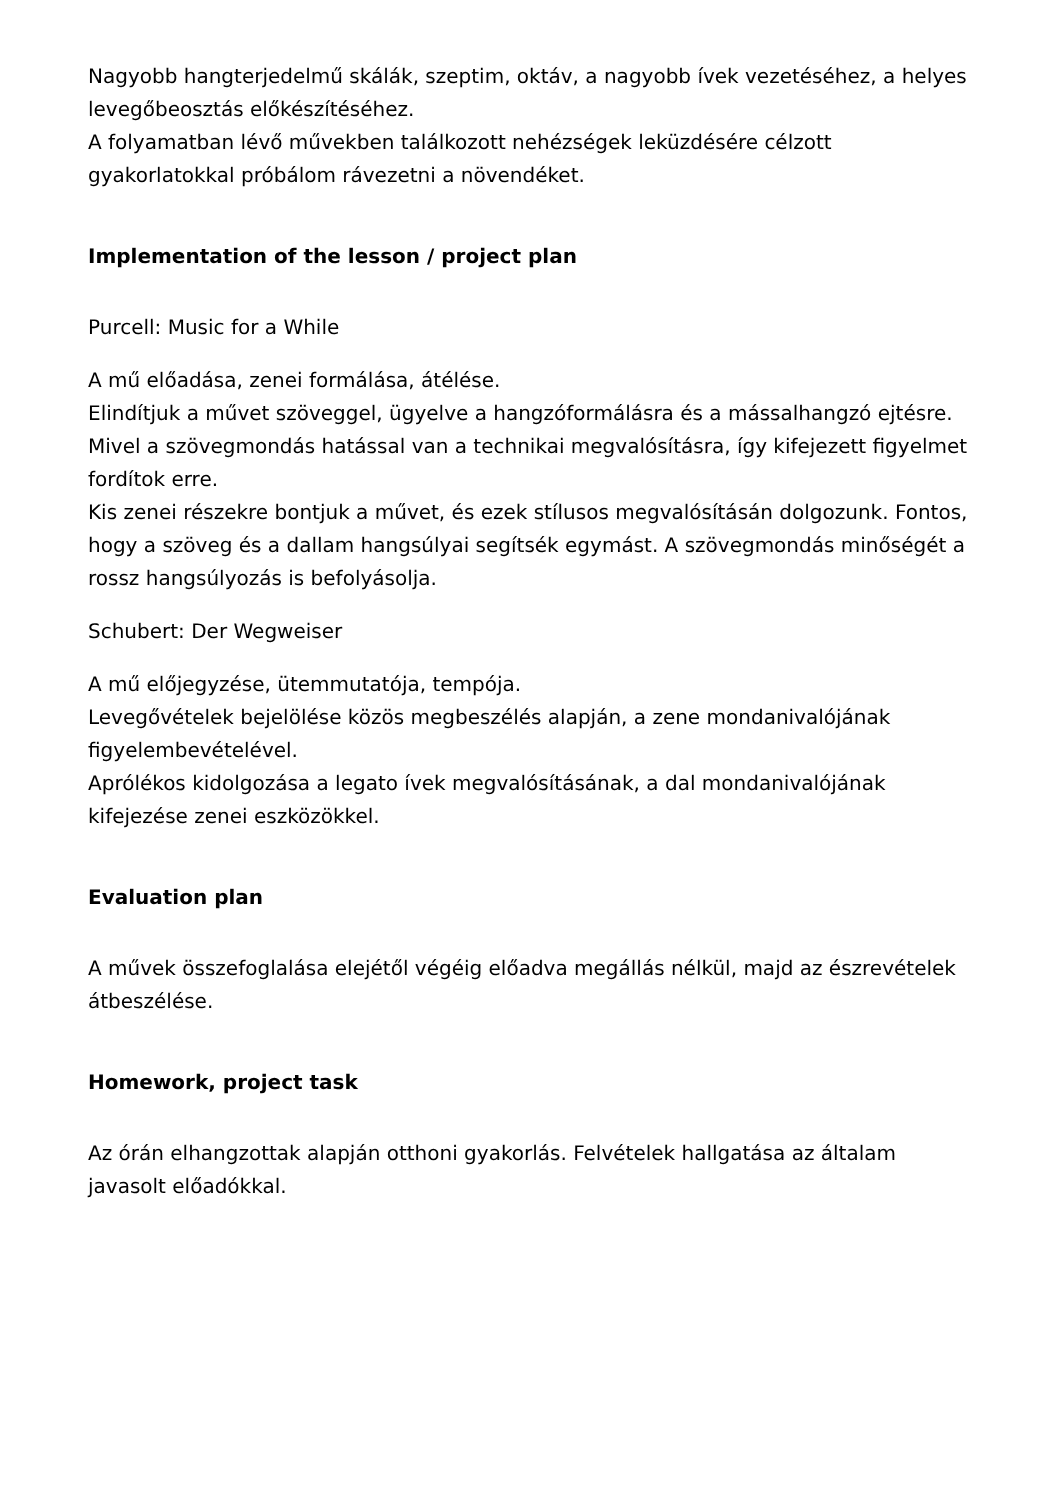Nagyobb hangterjedelmű skálák, szeptim, oktáv, a nagyobb ívek vezetéséhez, a helyes levegőbeosztás előkészítéséhez.
A folyamatban lévő művekben találkozott nehézségek leküzdésére célzott gyakorlatokkal próbálom rávezetni a növendéket.
Implementation of the lesson / project plan
Purcell: Music for a While
A mű előadása, zenei formálása, átélése.
Elindítjuk a művet szöveggel, ügyelve a hangzóformálásra és a mássalhangzó ejtésre. Mivel a szövegmondás hatással van a technikai megvalósításra, így kifejezett figyelmet fordítok erre.
Kis zenei részekre bontjuk a művet, és ezek stílusos megvalósításán dolgozunk. Fontos, hogy a szöveg és a dallam hangsúlyai segítsék egymást. A szövegmondás minőségét a rossz hangsúlyozás is befolyásolja.
Schubert: Der Wegweiser
A mű előjegyzése, ütemmutatója, tempója.
Levegővételek bejelölése közös megbeszélés alapján, a zene mondanivalójának figyelembevételével.
Aprólékos kidolgozása a legato ívek megvalósításának, a dal mondanivalójának kifejezése zenei eszközökkel.
Evaluation plan
A művek összefoglalása elejétől végéig előadva megállás nélkül, majd az észrevételek átbeszélése.
Homework, project task
Az órán elhangzottak alapján otthoni gyakorlás. Felvételek hallgatása az általam javasolt előadókkal.